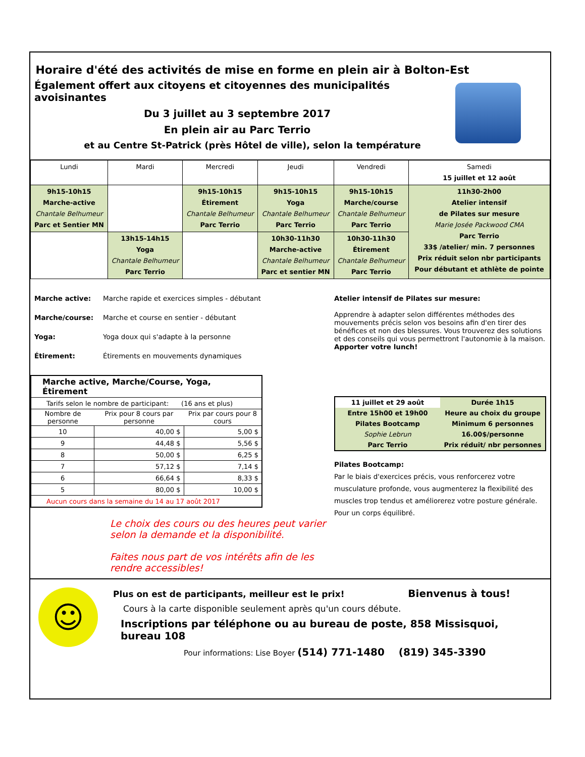Horaire d'été des activités de mise en forme en plein air à Bolton-Est
Également offert aux citoyens et citoyennes des municipalités avoisinantes
Du 3 juillet au 3 septembre 2017
En plein air au Parc Terrio
et au Centre St-Patrick (près Hôtel de ville), selon la température
| Lundi | Mardi | Mercredi | Jeudi | Vendredi | Samedi 15 juillet et 12 août |
| 9h15-10h15 Marche-active Chantale Belhumeur Parc et Sentier MN | | 9h15-10h15 Étirement Chantale Belhumeur Parc Terrio | 9h15-10h15 Yoga Chantale Belhumeur Parc Terrio | 9h15-10h15 Marche/course Chantale Belhumeur Parc Terrio | 11h30-2h00 Atelier intensif de Pilates sur mesure Marie Josée Packwood CMA Parc Terrio 33$ /atelier/ min. 7 personnes Prix réduit selon nbr participants Pour débutant et athlète de pointe |
| | 13h15-14h15 Yoga Chantale Belhumeur Parc Terrio | | 10h30-11h30 Marche-active Chantale Belhumeur Parc et sentier MN | 10h30-11h30 Étirement Chantale Belhumeur Parc Terrio | |
Marche active: Marche rapide et exercices simples - débutant
Marche/course: Marche et course en sentier - débutant
Yoga: Yoga doux qui s'adapte à la personne
Étirement: Étirements en mouvements dynamiques
| Marche active, Marche/Course, Yoga, Étirement | | |
| Tarifs selon le nombre de participant: (16 ans et plus) | | |
| Nombre de personne | Prix pour 8 cours par personne | Prix par cours pour 8 cours |
| 10 | 40,00 $ | 5,00 $ |
| 9 | 44,48 $ | 5,56 $ |
| 8 | 50,00 $ | 6,25 $ |
| 7 | 57,12 $ | 7,14 $ |
| 6 | 66,64 $ | 8,33 $ |
| 5 | 80,00 $ | 10,00 $ |
| Aucun cours dans la semaine du 14 au 17 août 2017 | | |
Le choix des cours ou des heures peut varier selon la demande et la disponibilité.
Faites nous part de vos intérêts afin de les rendre accessibles!
Atelier intensif de Pilates sur mesure:
Apprendre à adapter selon différentes méthodes des mouvements précis selon vos besoins afin d'en tirer des bénéfices et non des blessures. Vous trouverez des solutions et des conseils qui vous permettront l'autonomie à la maison.
Apporter votre lunch!
| 11 juillet et 29 août | Durée 1h15 |
| Entre 15h00 et 19h00 | Heure au choix du groupe |
| Pilates Bootcamp | Minimum 6 personnes |
| Sophie Lebrun | 16.00$/personne |
| Parc Terrio | Prix réduit/ nbr personnes |
Pilates Bootcamp:
Par le biais d'exercices précis, vous renforcerez votre musculature profonde, vous augmenterez la flexibilité des muscles trop tendus et améliorerez votre posture générale. Pour un corps équilibré.
☺
Plus on est de participants, meilleur est le prix! Bienvenus à tous!
Cours à la carte disponible seulement après qu'un cours débute.
Inscriptions par téléphone ou au bureau de poste, 858 Missisquoi, bureau 108
Pour informations: Lise Boyer (514) 771-1480 (819) 345-3390